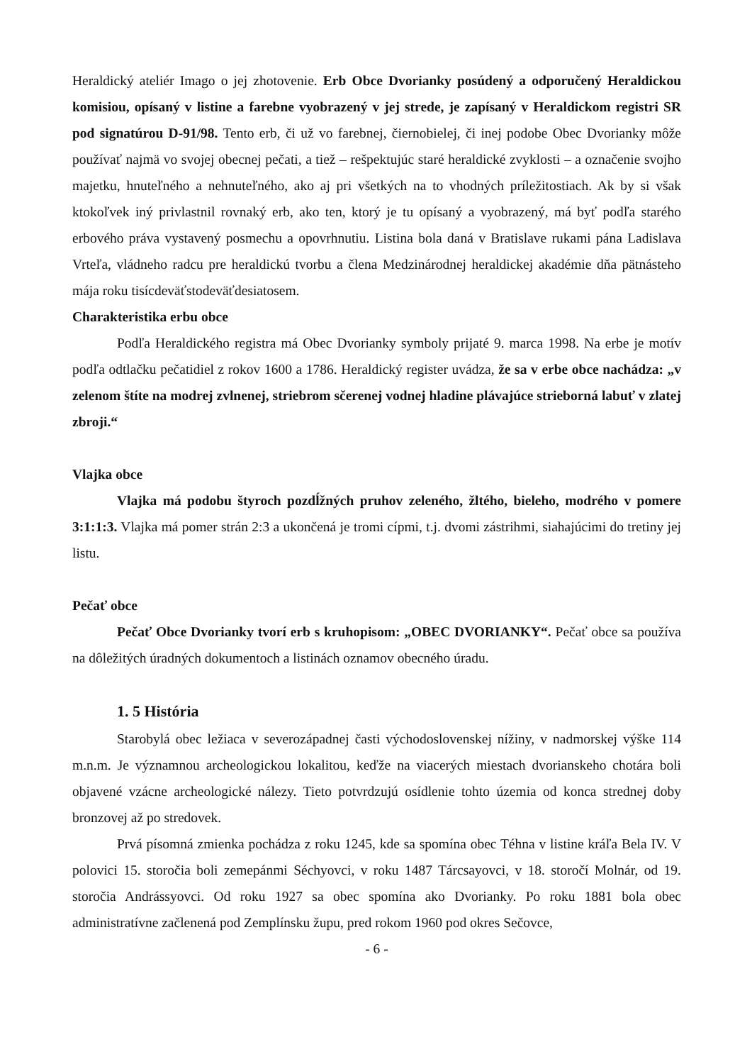Heraldický ateliér Imago o jej zhotovenie. Erb Obce Dvorianky posúdený a odporučený Heraldickou komisiou, opísaný v listine a farebne vyobrazený v jej strede, je zapísaný v Heraldickom registri SR pod signatúrou D-91/98. Tento erb, či už vo farebnej, čiernobielej, či inej podobe Obec Dvorianky môže používať najmä vo svojej obecnej pečati, a tiež – rešpektujúc staré heraldické zvyklosti – a označenie svojho majetku, hnuteľného a nehnuteľného, ako aj pri všetkých na to vhodných príležitostiach. Ak by si však ktokoľvek iný privlastnil rovnaký erb, ako ten, ktorý je tu opísaný a vyobrazený, má byť podľa starého erbového práva vystavený posmechu a opovrhnutiu. Listina bola daná v Bratislave rukami pána Ladislava Vrteľa, vládneho radcu pre heraldickú tvorbu a člena Medzinárodnej heraldickej akadémie dňa pätnásteho mája roku tisícdeväťstodeväťdesiatosem.
Charakteristika erbu obce
Podľa Heraldického registra má Obec Dvorianky symboly prijaté 9. marca 1998. Na erbe je motív podľa odtlačku pečatidiel z rokov 1600 a 1786. Heraldický register uvádza, že sa v erbe obce nachádza: „v zelenom štíte na modrej zvlnenej, striebrom sčerenej vodnej hladine plávajúce strieborná labuť v zlatej zbroji.“
Vlajka obce
Vlajka má podobu štyroch pozdĺžných pruhov zeleného, žltého, bieleho, modrého v pomere 3:1:1:3. Vlajka má pomer strán 2:3 a ukončená je tromi cípmi, t.j. dvomi zástrihmi, siahajúcimi do tretiny jej listu.
Pečať obce
Pečať Obce Dvorianky tvorí erb s kruhopisom: „OBEC DVORIANKY“. Pečať obce sa používa na dôležitých úradných dokumentoch a listinách oznamov obecného úradu.
1. 5 História
Starobylá obec ležiaca v severozápadnej časti východoslovenskej nížiny, v nadmorskej výške 114 m.n.m. Je významnou archeologickou lokalitou, keďže na viacerých miestach dvorianskeho chotára boli objavené vzácne archeologické nálezy. Tieto potvrdzujú osídlenie tohto územia od konca strednej doby bronzovej až po stredovek.
Prvá písomná zmienka pochádza z roku 1245, kde sa spomína obec Téhna v listine kráľa Bela IV. V polovici 15. storočia boli zemepánmi Séchyovci, v roku 1487 Tárcsayovci, v 18. storočí Molnár, od 19. storočia Andrássyovci. Od roku 1927 sa obec spomína ako Dvorianky. Po roku 1881 bola obec administratívne začlenená pod Zemplínsku župu, pred rokom 1960 pod okres Sečovce,
- 6 -